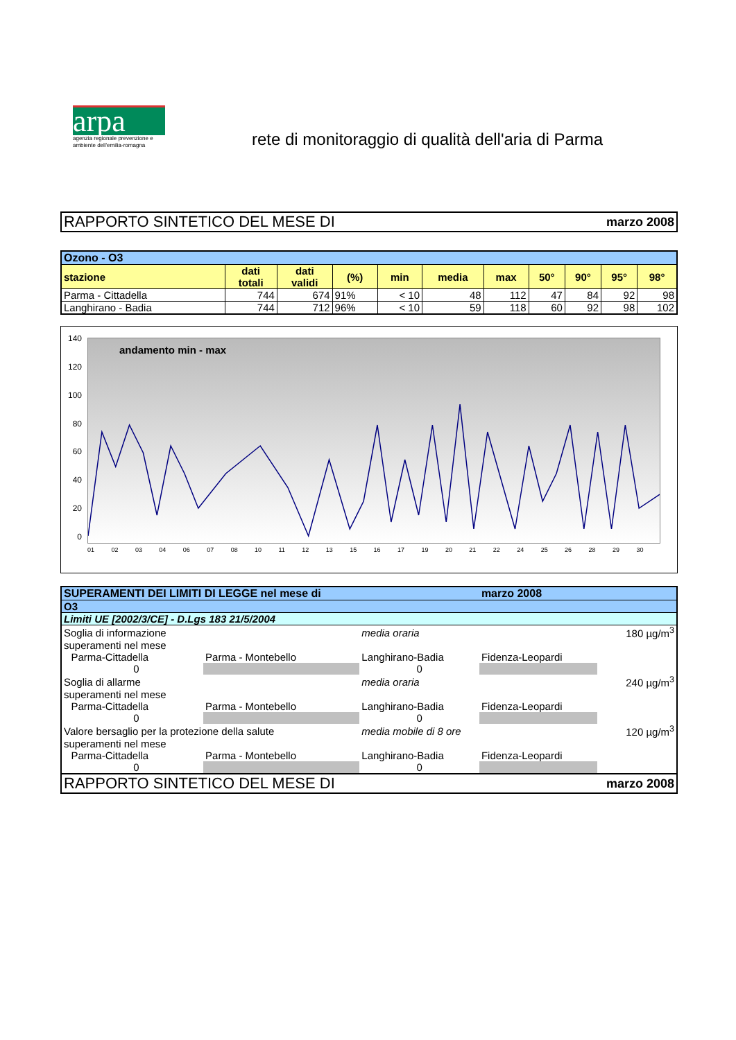arpa
agenzia regionale prevenzione e ambiente dell'emilia-romagna
rete di monitoraggio di qualità dell'aria di Parma
RAPPORTO SINTETICO DEL MESE DI marzo 2008
| Ozono - O3 | | | | | | | | | | |
| --- | --- | --- | --- | --- | --- | --- | --- | --- | --- | --- |
| stazione | dati totali | dati validi | (%) | min | media | max | 50° | 90° | 95° | 98° |
| Parma - Cittadella | 744 | 674 | 91% | < 10 | 48 | 112 | 47 | 84 | 92 | 98 |
| Langhirano - Badia | 744 | 712 | 96% | < 10 | 59 | 118 | 60 | 92 | 98 | 102 |
140
120
100
80
60
40
20
0
andamento min - max
01 02 03 04 06 07 08 10 11 12 13 15 16 17 19 20 21 22 24 25 26 28 29 30
| SUPERAMENTI DEI LIMITI DI LEGGE nel mese di | | | | marzo 2008 | | |
| --- | --- | --- | --- | --- | --- | --- |
| O3 | | | | | | |
| Limiti UE [2002/3/CE] - D.Lgs 183 21/5/2004 | | | | | | |
| Soglia di informazione | | | media oraria | | | 180 µg/m<sup>3</sup> |
| superamenti nel mese | | | | | | |
| | Parma-Cittadella | Parma - Montebello | Langhirano-Badia | Fidenza-Leopardi | | |
| | 0 | | 0 | | | |
| Soglia di allarme | | | media oraria | | | 240 µg/m<sup>3</sup> |
| superamenti nel mese | | | | | | |
| | Parma-Cittadella | Parma - Montebello | Langhirano-Badia | Fidenza-Leopardi | | |
| | 0 | | 0 | | | |
| Valore bersaglio per la protezione della salute | | | media mobile di 8 ore | | | 120 µg/m<sup>3</sup> |
| superamenti nel mese | | | | | | |
| | Parma-Cittadella | Parma - Montebello | Langhirano-Badia | Fidenza-Leopardi | | |
| | 0 | | 0 | | | |
RAPPORTO SINTETICO DEL MESE DI marzo 2008